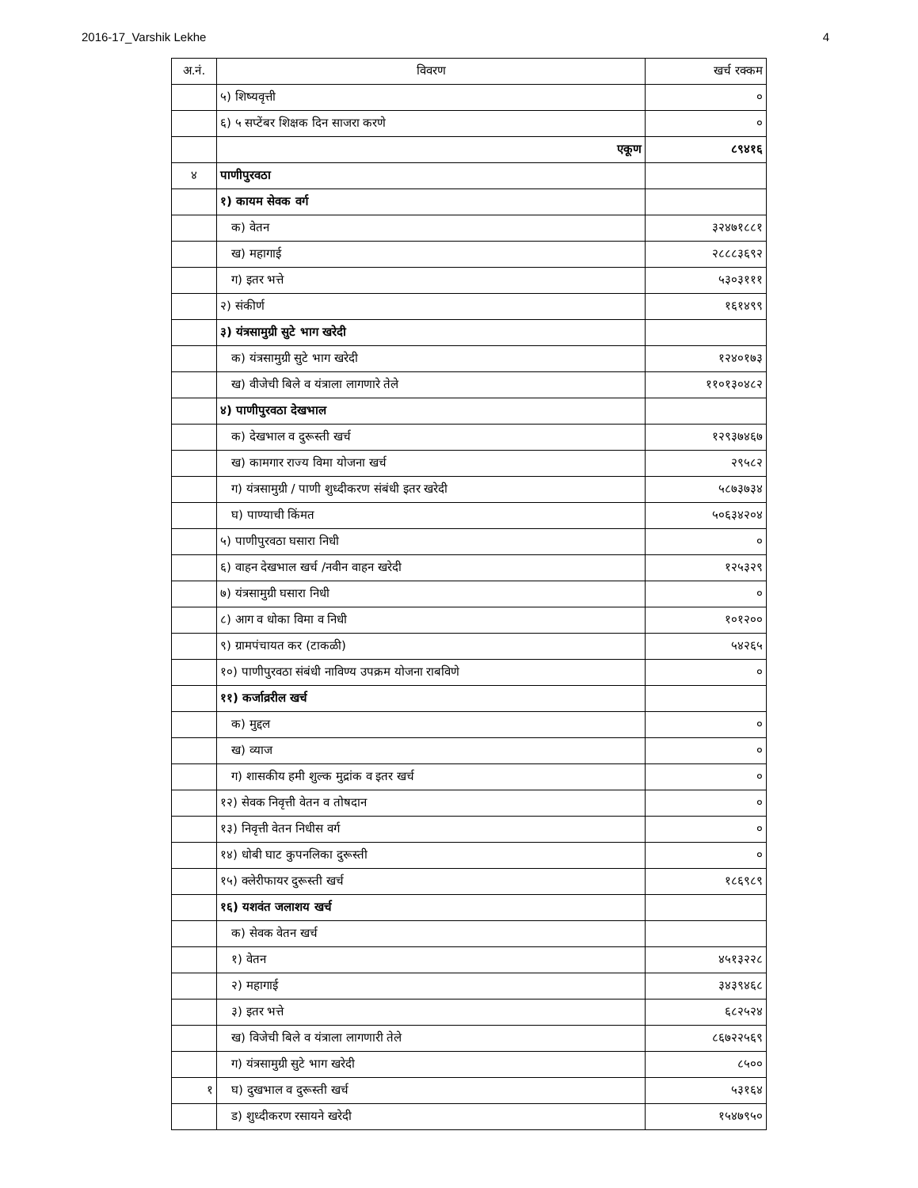2016-17_Varshik Lekhe 4
| अ.नं. | विवरण | खर्च रक्कम |
| --- | --- | --- |
| | ५) शिष्यवृत्ती | ० |
| | ६) ५ सप्टेंबर शिक्षक दिन साजरा करणे | ० |
| | एकूण | ८९४१६ |
| ४ | पाणीपुरवठा | |
| | १) कायम सेवक वर्ग | |
| | क) वेतन | ३२४७१८८१ |
| | ख) महागाई | २८८८३६९२ |
| | ग) इतर भत्ते | ५३०३१११ |
| | २) संकीर्ण | १६१४९९ |
| | ३) यंत्रसामुग्री सुटे भाग खरेदी | |
| | क) यंत्रसामुग्री सुटे भाग खरेदी | १२४०१७३ |
| | ख) वीजेची बिले व यंत्राला लागणारे तेले | ११०१३०४८२ |
| | ४) पाणीपुरवठा देखभाल | |
| | क) देखभाल व दुरूस्ती खर्च | १२९३७४६७ |
| | ख) कामगार राज्य विमा योजना खर्च | २९५८२ |
| | ग) यंत्रसामुग्री / पाणी शुध्दीकरण संबंधी इतर खरेदी | ५८७३७३४ |
| | घ) पाण्याची किंमत | ५०६३४२०४ |
| | ५) पाणीपुरवठा घसारा निधी | ० |
| | ६) वाहन देखभाल खर्च /नवीन वाहन खरेदी | १२५३२९ |
| | ७) यंत्रसामुग्री घसारा निधी | ० |
| | ८) आग व धोका विमा व निधी | १०१२०० |
| | ९) ग्रामपंचायत कर (टाकळी) | ५४२६५ |
| | १०) पाणीपुरवठा संबंधी नाविण्य उपक्रम योजना राबविणे | ० |
| | ११) कर्जाव्ररील खर्च | |
| | क) मुद्दल | ० |
| | ख) व्याज | ० |
| | ग) शासकीय हमी शुल्क मुद्रांक व इतर खर्च | ० |
| | १२) सेवक निवृत्ती वेतन व तोषदान | ० |
| | १३) निवृत्ती वेतन निधीस वर्ग | ० |
| | १४) धोबी घाट कुपनलिका दुरूस्ती | ० |
| | १५) क्लेरीफायर दुरूस्ती खर्च | १८६९८९ |
| | १६) यशवंत जलाशय खर्च | |
| | क) सेवक वेतन खर्च | |
| | १) वेतन | ४५१३२२८ |
| | २) महागाई | ३४३९४६८ |
| | ३) इतर भत्ते | ६८२५२४ |
| | ख) विजेची बिले व यंत्राला लागणारी तेले | ८६७२२५६९ |
| | ग) यंत्रसामुग्री सुटे भाग खरेदी | ८५०० |
| १ | घ) दुखभाल व दुरूस्ती खर्च | ५३१६४ |
| | ड) शुध्दीकरण रसायने खरेदी | १५४७९५० |